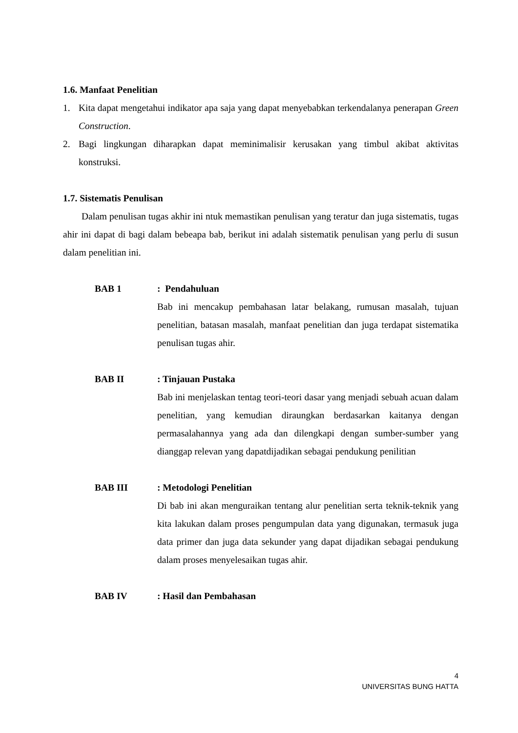1.6. Manfaat Penelitian
1. Kita dapat mengetahui indikator apa saja yang dapat menyebabkan terkendalanya penerapan Green Construction.
2. Bagi lingkungan diharapkan dapat meminimalisir kerusakan yang timbul akibat aktivitas konstruksi.
1.7. Sistematis Penulisan
Dalam penulisan tugas akhir ini ntuk memastikan penulisan yang teratur dan juga sistematis, tugas ahir ini dapat di bagi dalam bebeapa bab, berikut ini adalah sistematik penulisan yang perlu di susun dalam penelitian ini.
BAB 1 : Pendahuluan
Bab ini mencakup pembahasan latar belakang, rumusan masalah, tujuan penelitian, batasan masalah, manfaat penelitian dan juga terdapat sistematika penulisan tugas ahir.
BAB II : Tinjauan Pustaka
Bab ini menjelaskan tentag teori-teori dasar yang menjadi sebuah acuan dalam penelitian, yang kemudian diraungkan berdasarkan kaitanya dengan permasalahannya yang ada dan dilengkapi dengan sumber-sumber yang dianggap relevan yang dapatdijadikan sebagai pendukung penilitian
BAB III : Metodologi Penelitian
Di bab ini akan menguraikan tentang alur penelitian serta teknik-teknik yang kita lakukan dalam proses pengumpulan data yang digunakan, termasuk juga data primer dan juga data sekunder yang dapat dijadikan sebagai pendukung dalam proses menyelesaikan tugas ahir.
BAB IV : Hasil dan Pembahasan
4
UNIVERSITAS BUNG HATTA